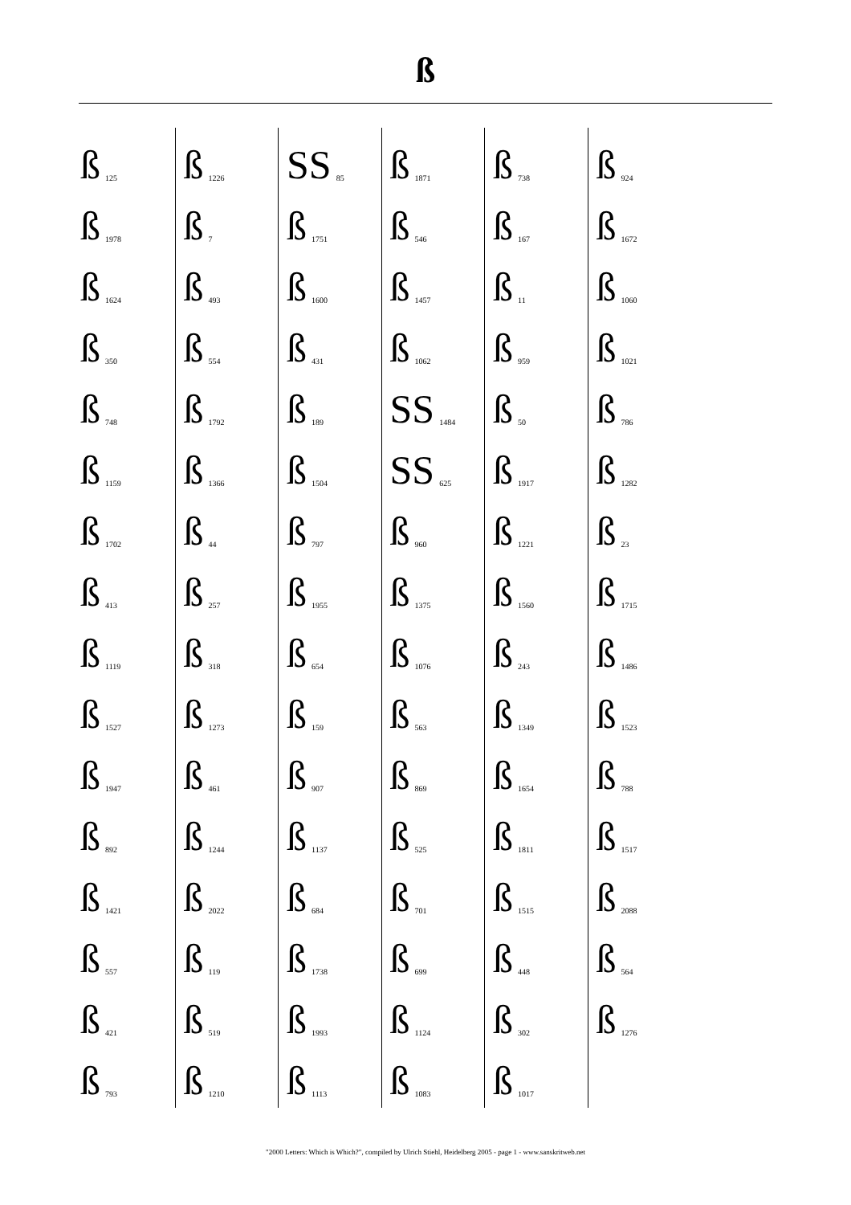ß
ß 125
ß 1978
ß 1624
ß 350
ß 748
ß 1159
ß 1702
ß 413
ß 1119
ß 1527
ß 1947
ß 892
ß 1421
ß 557
ß 421
ß 793
ß 1226
ß 7
ß 493
ß 554
ß 1792
ß 1366
ß 44
ß 257
ß 318
ß 1273
ß 461
ß 1244
ß 2022
ß 119
ß 519
ß 1210
SS 85
ß 1751
ß 1600
ß 431
ß 189
ß 1504
ß 797
ß 1955
ß 654
ß 159
ß 907
ß 1137
ß 684
ß 1738
ß 1993
ß 1113
ß 1871
ß 546
ß 1457
ß 1062
SS 1484
SS 625
ß 960
ß 1375
ß 1076
ß 563
ß 869
ß 525
ß 701
ß 699
ß 1124
ß 1083
ß 738
ß 167
ß 11
ß 959
ß 50
ß 1917
ß 1221
ß 1560
ß 243
ß 1349
ß 1654
ß 1811
ß 1515
ß 448
ß 302
ß 1017
ß 924
ß 1672
ß 1060
ß 1021
ß 786
ß 1282
ß 23
ß 1715
ß 1486
ß 1523
ß 788
ß 1517
ß 2088
ß 564
ß 1276
"2000 Letters: Which is Which?", compiled by Ulrich Stiehl, Heidelberg 2005 - page 1 - www.sanskritweb.net